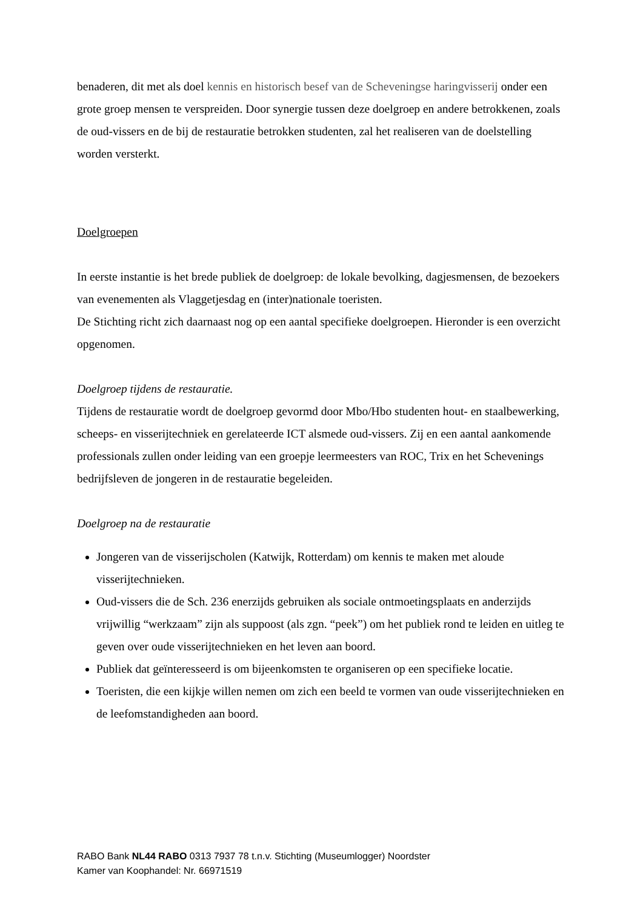benaderen, dit met als doel kennis en historisch besef van de Scheveningse haringvisserij onder een grote groep mensen te verspreiden. Door synergie tussen deze doelgroep en andere betrokkenen, zoals de oud-vissers en de bij de restauratie betrokken studenten, zal het realiseren van de doelstelling worden versterkt.
Doelgroepen
In eerste instantie is het brede publiek de doelgroep: de lokale bevolking, dagjesmensen, de bezoekers van evenementen als Vlaggetjesdag en (inter)nationale toeristen.
De Stichting richt zich daarnaast nog op een aantal specifieke doelgroepen. Hieronder is een overzicht opgenomen.
Doelgroep tijdens de restauratie.
Tijdens de restauratie wordt de doelgroep gevormd door Mbo/Hbo studenten hout- en staalbewerking, scheeps- en visserijtechniek en gerelateerde ICT alsmede oud-vissers. Zij en een aantal aankomende professionals zullen onder leiding van een groepje leermeesters van ROC, Trix en het Schevenings bedrijfsleven de jongeren in de restauratie begeleiden.
Doelgroep na de restauratie
Jongeren van de visserijscholen (Katwijk, Rotterdam) om kennis te maken met aloude visserijtechnieken.
Oud-vissers die de Sch. 236 enerzijds gebruiken als sociale ontmoetingsplaats en anderzijds vrijwillig “werkzaam” zijn als suppoost (als zgn. “peek”) om het publiek rond te leiden en uitleg te geven over oude visserijtechnieken en het leven aan boord.
Publiek dat geïnteresseerd is om bijeenkomsten te organiseren op een specifieke locatie.
Toeristen, die een kijkje willen nemen om zich een beeld te vormen van oude visserijtechnieken en de leefomstandigheden aan boord.
RABO Bank NL44 RABO 0313 7937 78 t.n.v. Stichting (Museumlogger) Noordster
Kamer van Koophandel: Nr. 66971519